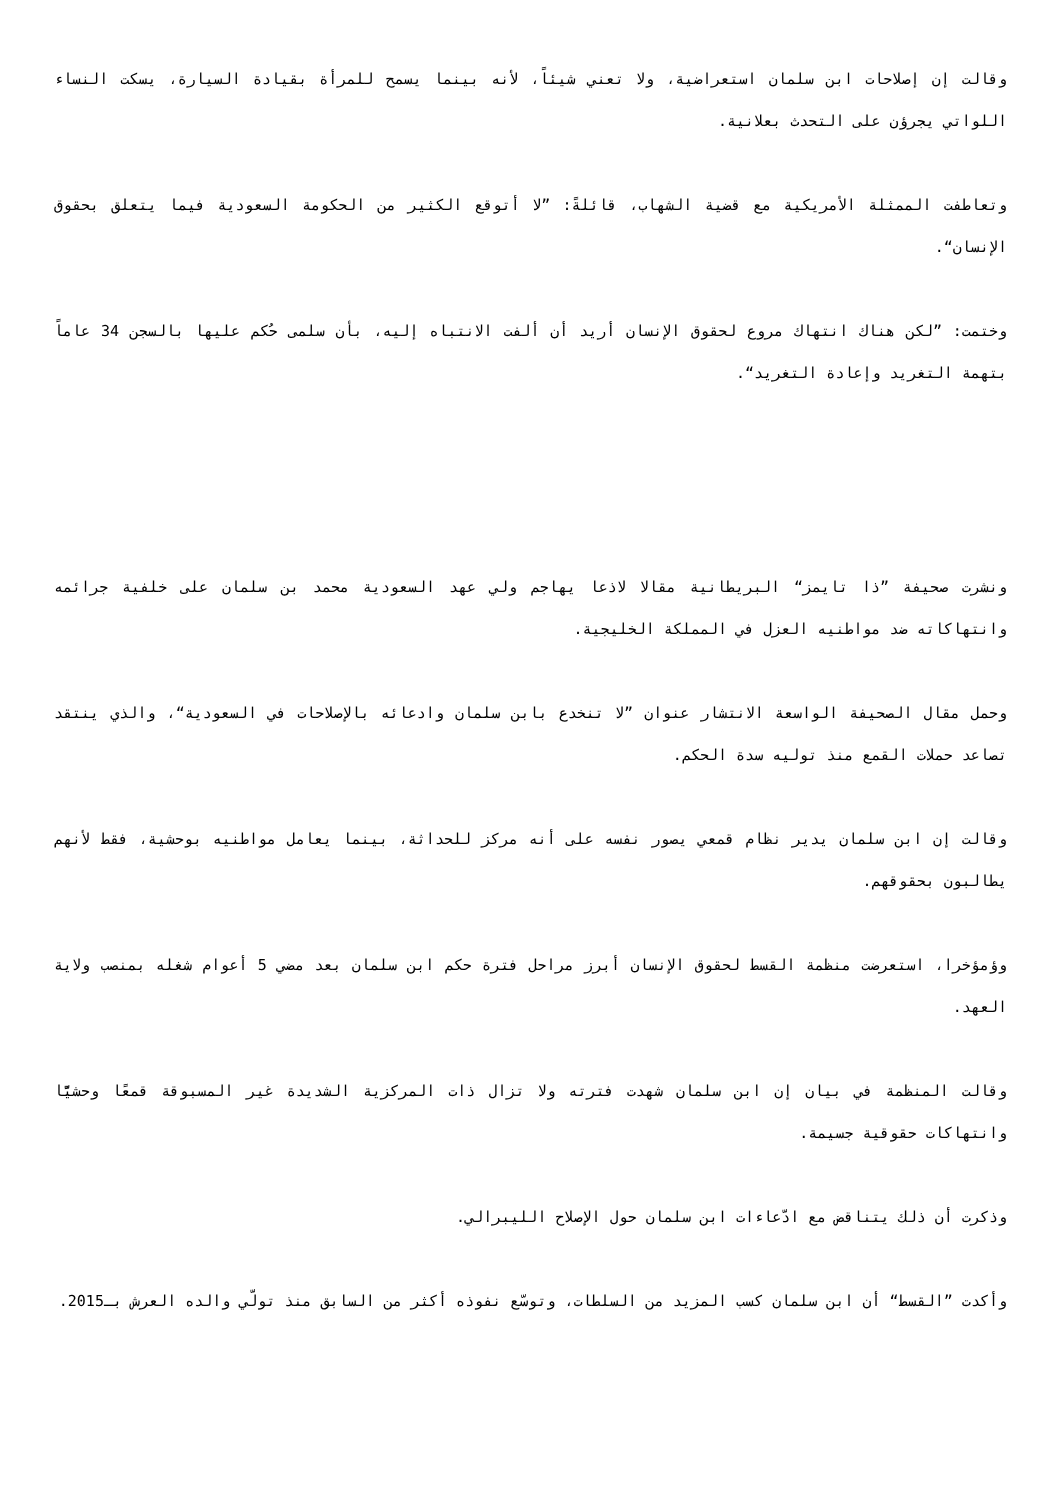وقالت إن إصلاحات ابن سلمان استعراضية، ولا تعني شيئاً، لأنه بينما يسمح للمرأة بقيادة السيارة، يسكت النساء اللواتي يجرؤن على التحدث بعلانية.
وتعاطفت الممثلة الأمريكية مع قضية الشهاب، قائلةً: ”لا أتوقع الكثير من الحكومة السعودية فيما يتعلق بحقوق الإنسان“.
وختمت: ”لكن هناك انتهاك مروع لحقوق الإنسان أريد أن ألفت الانتباه إليه، بأن سلمى حُكم عليها بالسجن 34 عاماً بتهمة التغريد وإعادة التغريد“.
ونشرت صحيفة ”ذا تايمز“ البريطانية مقالا لاذعا يهاجم ولي عهد السعودية محمد بن سلمان على خلفية جرائمه وانتهاكاته ضد مواطنيه العزل في المملكة الخليجية.
وحمل مقال الصحيفة الواسعة الانتشار عنوان ”لا تنخدع بابن سلمان وادعائه بالإصلاحات في السعودية“، والذي ينتقد تصاعد حملات القمع منذ توليه سدة الحكم.
وقالت إن ابن سلمان يدير نظام قمعي يصور نفسه على أنه مركز للحداثة، بينما يعامل مواطنيه بوحشية، فقط لأنهم يطالبون بحقوقهم.
وؤمؤخرا، استعرضت منظمة القسط لحقوق الإنسان أبرز مراحل فترة حكم ابن سلمان بعد مضي 5 أعوام شغله بمنصب ولاية العهد.
وقالت المنظمة في بيان إن ابن سلمان شهدت فترته ولا تزال ذات المركزية الشديدة غير المسبوقة قمعًا وحشيًّا وانتهاكات حقوقية جسيمة.
وذكرت أن ذلك يتناقض مع ادّعاءات ابن سلمان حول الإصلاح الليبرالي.
وأكدت ”القسط“ أن ابن سلمان كسب المزيد من السلطات، وتوسّع نفوذه أكثر من السابق منذ تولّي والده العرش بـ2015.